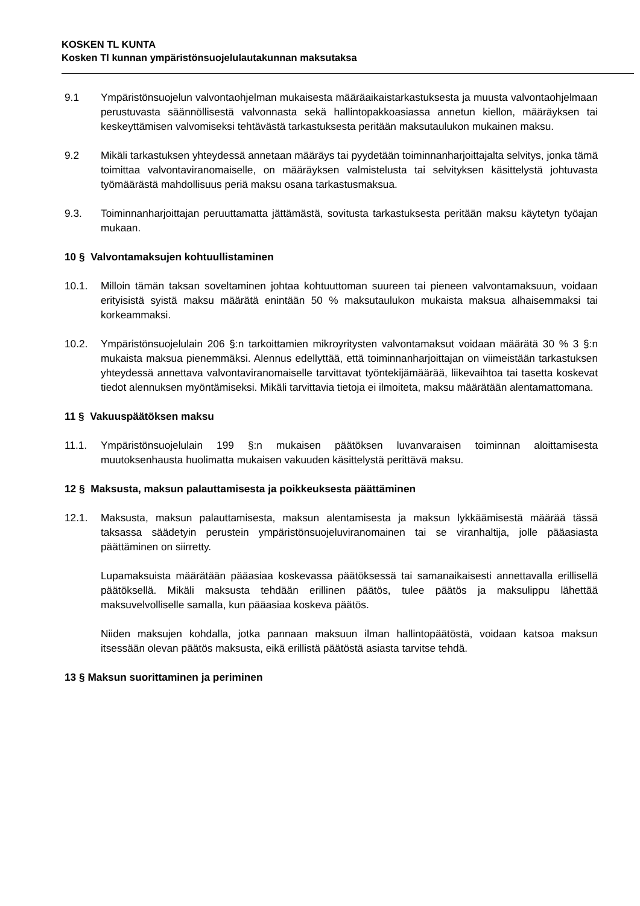KOSKEN TL KUNTA
Kosken Tl kunnan ympäristönsuojelulautakunnan maksutaksa
9.1 Ympäristönsuojelun valvontaohjelman mukaisesta määräaikaistarkastuksesta ja muusta valvontaohjelmaan perustuvasta säännöllisestä valvonnasta sekä hallintopakkoasiassa annetun kiellon, määräyksen tai keskeyttämisen valvomiseksi tehtävästä tarkastuksesta peritään maksutaulukon mukainen maksu.
9.2 Mikäli tarkastuksen yhteydessä annetaan määräys tai pyydetään toiminnanharjoittajalta selvitys, jonka tämä toimittaa valvontaviranomaiselle, on määräyksen valmistelusta tai selvityksen käsittelystä johtuvasta työmäärästä mahdollisuus periä maksu osana tarkastusmaksua.
9.3. Toiminnanharjoittajan peruuttamatta jättämästä, sovitusta tarkastuksesta peritään maksu käytetyn työajan mukaan.
10 § Valvontamaksujen kohtuullistaminen
10.1. Milloin tämän taksan soveltaminen johtaa kohtuuttoman suureen tai pieneen valvontamaksuun, voidaan erityisistä syistä maksu määrätä enintään 50 % maksutaulukon mukaista maksua alhaisemmaksi tai korkeammaksi.
10.2. Ympäristönsuojelulain 206 §:n tarkoittamien mikroyritysten valvontamaksut voidaan määrätä 30 % 3 §:n mukaista maksua pienemmäksi. Alennus edellyttää, että toiminnanharjoittajan on viimeistään tarkastuksen yhteydessä annettava valvontaviranomaiselle tarvittavat työntekijämäärää, liikevaihtoa tai tasetta koskevat tiedot alennuksen myöntämiseksi. Mikäli tarvittavia tietoja ei ilmoiteta, maksu määrätään alentamattomana.
11 § Vakuuspäätöksen maksu
11.1. Ympäristönsuojelulain 199 §:n mukaisen päätöksen luvanvaraisen toiminnan aloittamisesta muutoksenhausta huolimatta mukaisen vakuuden käsittelystä perittävä maksu.
12 § Maksusta, maksun palauttamisesta ja poikkeuksesta päättäminen
12.1. Maksusta, maksun palauttamisesta, maksun alentamisesta ja maksun lykkäämisestä määrää tässä taksassa säädetyin perustein ympäristönsuojeluviranomainen tai se viranhaltija, jolle pääasiasta päättäminen on siirretty.
Lupamaksuista määrätään pääasiaa koskevassa päätöksessä tai samanaikaisesti annettavalla erillisellä päätöksellä. Mikäli maksusta tehdään erillinen päätös, tulee päätös ja maksulippu lähettää maksuvelvolliselle samalla, kun pääasiaa koskeva päätös.
Niiden maksujen kohdalla, jotka pannaan maksuun ilman hallintopäätöstä, voidaan katsoa maksun itsessään olevan päätös maksusta, eikä erillistä päätöstä asiasta tarvitse tehdä.
13 § Maksun suorittaminen ja periminen